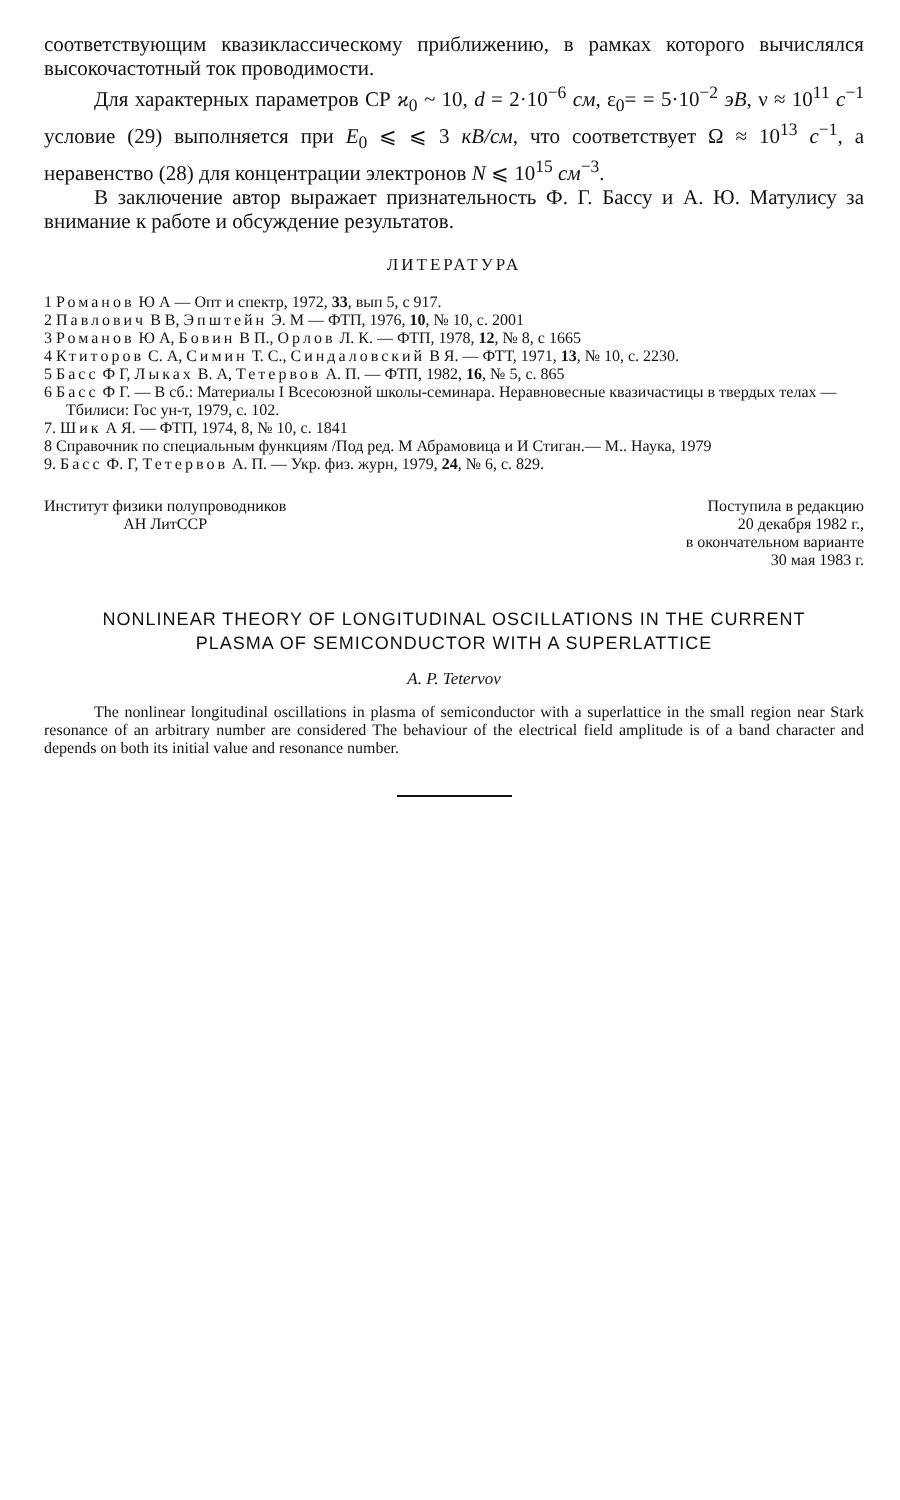соответствующим квазиклассическому приближению, в рамках которого вычислялся высокочастотный ток проводимости.
Для характерных параметров СР ϰ<sub>0</sub> ~ 10, d = 2·10<sup>−6</sup> см, ε<sub>0</sub>= = 5·10<sup>−2</sup> эВ, ν ≈ 10<sup>11</sup> с<sup>−1</sup> условие (29) выполняется при E<sub>0</sub> ⩽ ⩽ 3 кВ/см, что соответствует Ω ≈ 10<sup>13</sup> с<sup>−1</sup>, а неравенство (28) для концентрации электронов N ⩽ 10<sup>15</sup> см<sup>−3</sup>.
В заключение автор выражает признательность Ф. Г. Бассу и А. Ю. Матулису за внимание к работе и обсуждение результатов.
ЛИТЕРАТУРА
1 Романов Ю А — Опт и спектр, 1972, 33, вып 5, с 917.
2 Павлович В В, Эпштейн Э. М — ФТП, 1976, 10, № 10, с. 2001
3 Романов Ю А, Бовин В П., Орлов Л. К. — ФТП, 1978, 12, № 8, с 1665
4 Ктиторов С. А, Симин Т. С., Синдаловский В Я. — ФТТ, 1971, 13, № 10, с. 2230.
5 Басс Ф Г, Лыках В. А, Тетервов А. П. — ФТП, 1982, 16, № 5, с. 865
6 Басс Ф Г. — В сб.: Материалы I Всесоюзной школы-семинара. Неравновесные квазичастицы в твердых телах — Тбилиси: Гос ун-т, 1979, с. 102.
7. Шик А Я. — ФТП, 1974, 8, № 10, с. 1841
8 Справочник по специальным функциям /Под ред. М Абрамовица и И Стиган.— М.. Наука, 1979
9. Басс Ф. Г, Тетервов А. П. — Укр. физ. журн, 1979, 24, № 6, с. 829.
Институт физики полупроводников
АН ЛитССР
Поступила в редакцию
20 декабря 1982 г.,
в окончательном варианте
30 мая 1983 г.
NONLINEAR THEORY OF LONGITUDINAL OSCILLATIONS IN THE CURRENT
PLASMA OF SEMICONDUCTOR WITH A SUPERLATTICE
A. P. Tetervov
The nonlinear longitudinal oscillations in plasma of semiconductor with a superlattice in the small region near Stark resonance of an arbitrary number are considered The behaviour of the electrical field amplitude is of a band character and depends on both its initial value and resonance number.